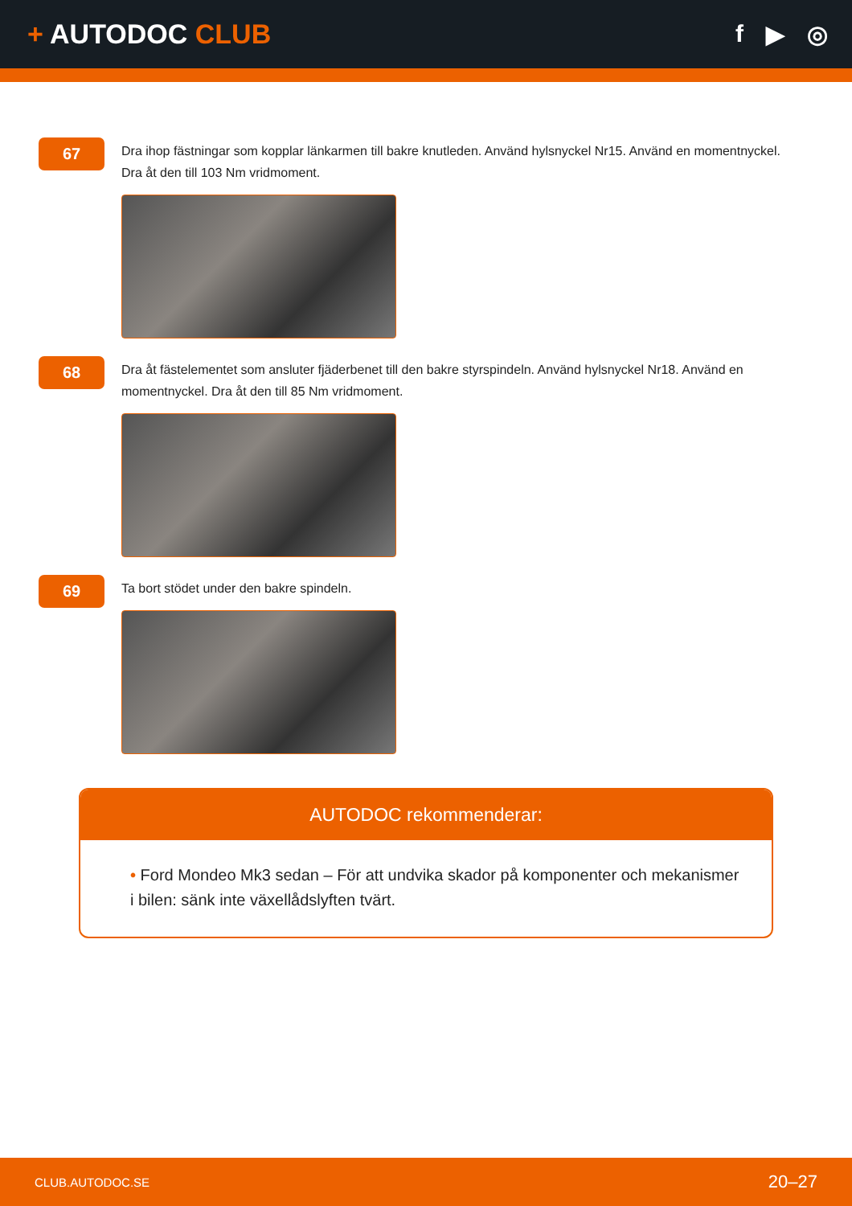+ AUTODOC CLUB f ▶ ◎
67
Dra ihop fästningar som kopplar länkarmen till bakre knutleden. Använd hylsnyckel Nr15. Använd en momentnyckel. Dra åt den till 103 Nm vridmoment.
68
Dra åt fästelementet som ansluter fjäderbenet till den bakre styrspindeln. Använd hylsnyckel Nr18. Använd en momentnyckel. Dra åt den till 85 Nm vridmoment.
69
Ta bort stödet under den bakre spindeln.
AUTODOC rekommenderar:
• Ford Mondeo Mk3 sedan – För att undvika skador på komponenter och mekanismer i bilen: sänk inte växellådslyften tvärt.
CLUB.AUTODOC.SE 20–27